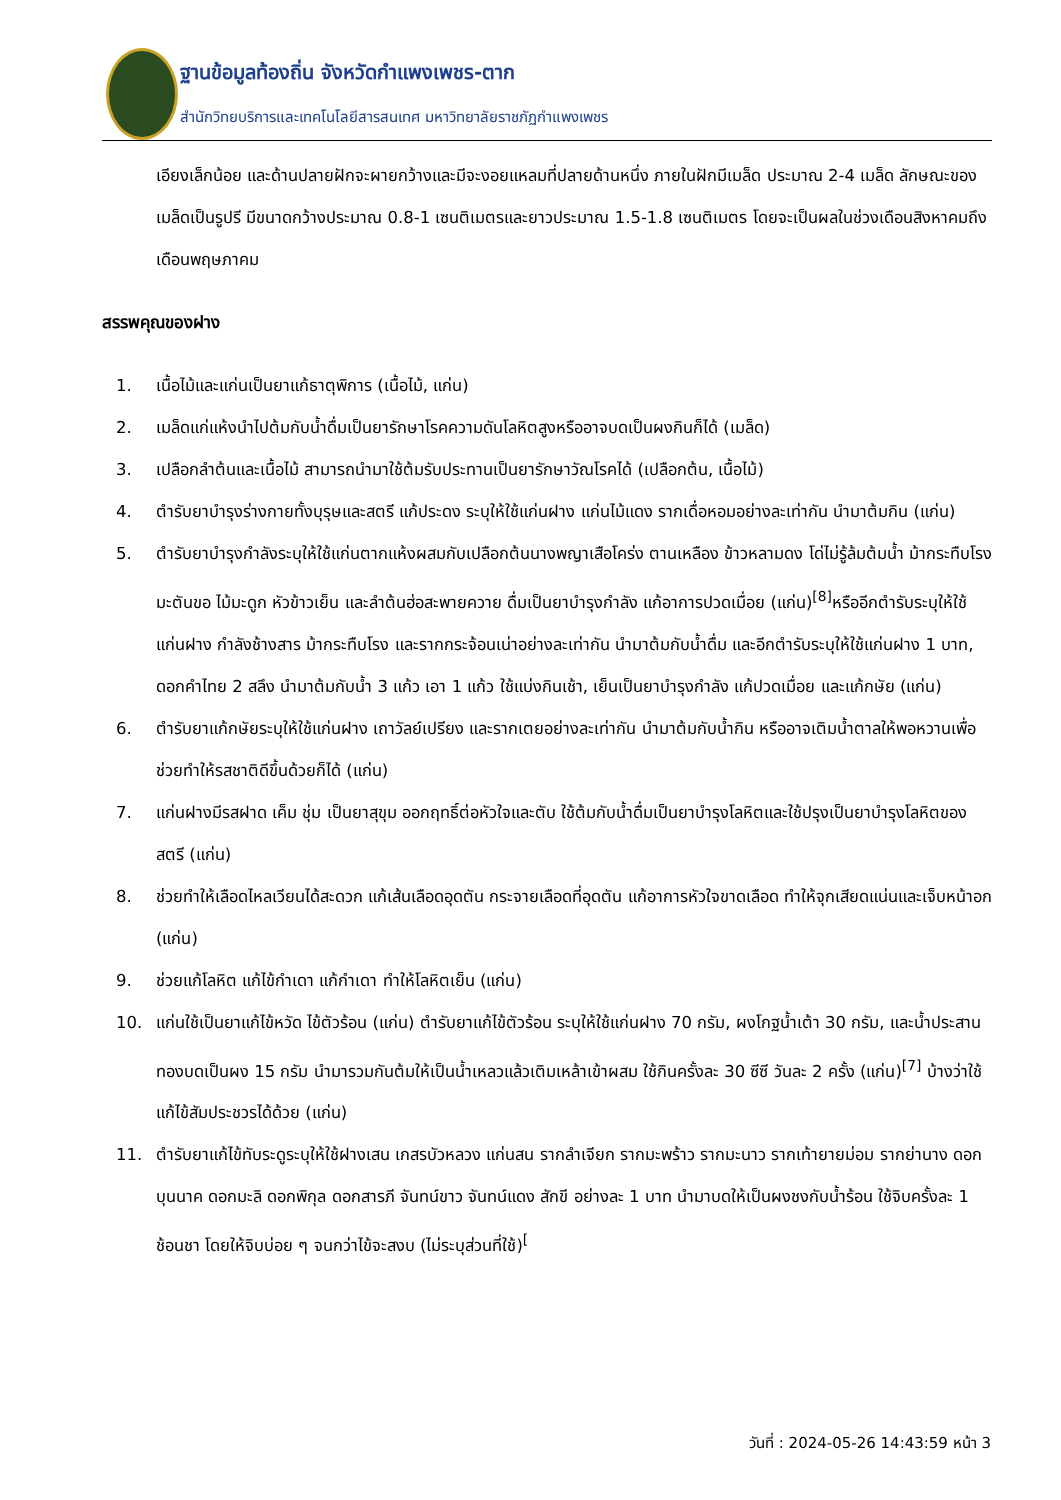ฐานข้อมูลท้องถิ่น จังหวัดกำแพงเพชร-ตาก
สำนักวิทยบริการและเทคโนโลยีสารสนเทศ มหาวิทยาลัยราชภัฏกำแพงเพชร
เอียงเล็กน้อย และด้านปลายฝักจะผายกว้างและมีจะงอยแหลมที่ปลายด้านหนึ่ง ภายในฝักมีเมล็ด ประมาณ 2-4 เมล็ด ลักษณะของเมล็ดเป็นรูปรี มีขนาดกว้างประมาณ 0.8-1 เซนติเมตรและยาวประมาณ 1.5-1.8 เซนติเมตร โดยจะเป็นผลในช่วงเดือนสิงหาคมถึงเดือนพฤษภาคม
สรรพคุณของฝาง
1. เนื้อไม้และแก่นเป็นยาแก้ธาตุพิการ (เนื้อไม้, แก่น)
2. เมล็ดแก่แห้งนำไปต้มกับน้ำดื่มเป็นยารักษาโรคความดันโลหิตสูงหรืออาจบดเป็นผงกินก็ได้ (เมล็ด)
3. เปลือกลำต้นและเนื้อไม้ สามารถนำมาใช้ต้มรับประทานเป็นยารักษาวัณโรคได้ (เปลือกต้น, เนื้อไม้)
4. ตำรับยาบำรุงร่างกายทั้งบุรุษและสตรี แก้ประดง ระบุให้ใช้แก่นฝาง แก่นไม้แดง รากเดื่อหอมอย่างละเท่ากัน นำมาต้มกิน (แก่น)
5. ตำรับยาบำรุงกำลังระบุให้ใช้แก่นตากแห้งผสมกับเปลือกต้นนางพญาเสือโคร่ง ตานเหลือง ข้าวหลามดง โด่ไม่รู้ล้มต้มน้ำ ม้ากระทืบโรง มะตันขอ ไม้มะดูก หัวข้าวเย็น และลำต้นฮ่อสะพายควาย ดื่มเป็นยาบำรุงกำลัง แก้อาการปวดเมื่อย (แก่น)<sup>[8]</sup>หรืออีกตำรับระบุให้ใช้แก่นฝาง กำลังช้างสาร ม้ากระทืบโรง และรากกระจ้อนเน่าอย่างละเท่ากัน นำมาต้มกับน้ำดื่ม และอีกตำรับระบุให้ใช้แก่นฝาง 1 บาท, ดอกคำไทย 2 สลึง นำมาต้มกับน้ำ 3 แก้ว เอา 1 แก้ว ใช้แบ่งกินเช้า, เย็นเป็นยาบำรุงกำลัง แก้ปวดเมื่อย และแก้กษัย (แก่น)
6. ตำรับยาแก้กษัยระบุให้ใช้แก่นฝาง เถาวัลย์เปรียง และรากเตยอย่างละเท่ากัน นำมาต้มกับน้ำกิน หรืออาจเติมน้ำตาลให้พอหวานเพื่อช่วยทำให้รสชาติดีขึ้นด้วยก็ได้ (แก่น)
7. แก่นฝางมีรสฝาด เค็ม ชุ่ม เป็นยาสุขุม ออกฤทธิ์ต่อหัวใจและตับ ใช้ต้มกับน้ำดื่มเป็นยาบำรุงโลหิตและใช้ปรุงเป็นยาบำรุงโลหิตของสตรี (แก่น)
8. ช่วยทำให้เลือดไหลเวียนได้สะดวก แก้เส้นเลือดอุดตัน กระจายเลือดที่อุดตัน แก้อาการหัวใจขาดเลือด ทำให้จุกเสียดแน่นและเจ็บหน้าอก (แก่น)
9. ช่วยแก้โลหิต แก้ไข้กำเดา แก้กำเดา ทำให้โลหิตเย็น (แก่น)
10. แก่นใช้เป็นยาแก้ไข้หวัด ไข้ตัวร้อน (แก่น) ตำรับยาแก้ไข้ตัวร้อน ระบุให้ใช้แก่นฝาง 70 กรัม, ผงโกฐน้ำเต้า 30 กรัม, และน้ำประสานทองบดเป็นผง 15 กรัม นำมารวมกันต้มให้เป็นน้ำเหลวแล้วเติมเหล้าเข้าผสม ใช้กินครั้งละ 30 ซีซี วันละ 2 ครั้ง (แก่น)<sup>[7]</sup> บ้างว่าใช้แก้ไข้สัมประชวรได้ด้วย (แก่น)
11. ตำรับยาแก้ไข้ทับระดูระบุให้ใช้ฝางเสน เกสรบัวหลวง แก่นสน รากลำเจียก รากมะพร้าว รากมะนาว รากเท้ายายม่อม รากย่านาง ดอกบุนนาค ดอกมะลิ ดอกพิกุล ดอกสารภี จันทน์ขาว จันทน์แดง สักขี อย่างละ 1 บาท นำมาบดให้เป็นผงชงกับน้ำร้อน ใช้จิบครั้งละ 1 ช้อนชา โดยให้จิบบ่อย ๆ จนกว่าไข้จะสงบ (ไม่ระบุส่วนที่ใช้)<sup>[</sup>
วันที่ : 2024-05-26 14:43:59 หน้า 3